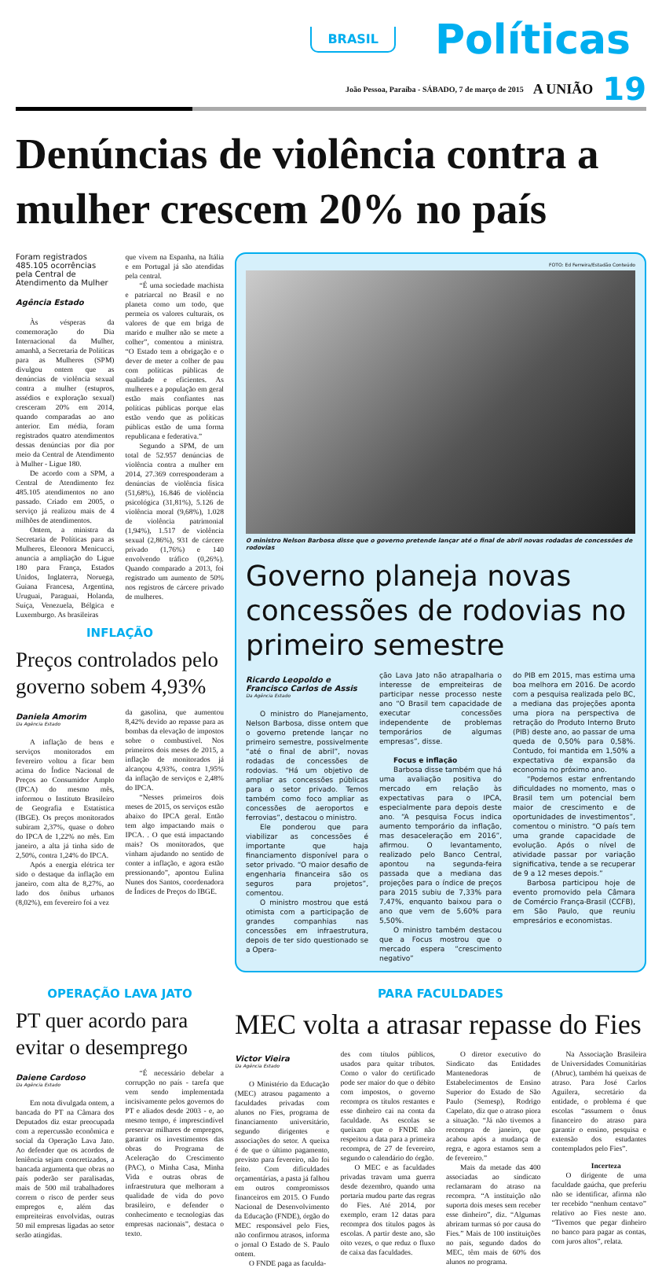BRASIL Políticas
João Pessoa, Paraíba - SÁBADO, 7 de março de 2015 A UNIÃO 19
Denúncias de violência contra a mulher crescem 20% no país
Foram registrados 485.105 ocorrências pela Central de Atendimento da Mulher
Agência Estado
Às vésperas da comemoração do Dia Internacional da Mulher, amanhã, a Secretaria de Políticas para as Mulheres (SPM) divulgou ontem que as denúncias de violência sexual contra a mulher (estupros, assédios e exploração sexual) cresceram 20% em 2014, quando comparadas ao ano anterior. Em média, foram registrados quatro atendimentos dessas denúncias por dia por meio da Central de Atendimento à Mulher - Ligue 180.
De acordo com a SPM, a Central de Atendimento fez 485.105 atendimentos no ano passado. Criado em 2005, o serviço já realizou mais de 4 milhões de atendimentos.
Ontem, a ministra da Secretaria de Políticas para as Mulheres, Eleonora Menicucci, anuncia a ampliação do Ligue 180 para França, Estados Unidos, Inglaterra, Noruega, Guiana Francesa, Argentina, Uruguai, Paraguai, Holanda, Suíça, Venezuela, Bélgica e Luxemburgo. As brasileiras
que vivem na Espanha, na Itália e em Portugal já são atendidas pela central.
“É uma sociedade machista e patriarcal no Brasil e no planeta como um todo, que permeia os valores culturais, os valores de que em briga de marido e mulher não se mete a colher”, comentou a ministra. “O Estado tem a obrigação e o dever de meter a colher de pau com políticas públicas de qualidade e eficientes. As mulheres e a população em geral estão mais confiantes nas políticas públicas porque elas estão vendo que as políticas públicas estão de uma forma republicana e federativa.”
Segundo a SPM, de um total de 52.957 denúncias de violência contra a mulher em 2014, 27.369 corresponderam a denúncias de violência física (51,68%), 16.846 de violência psicológica (31,81%), 5.126 de violência moral (9,68%), 1.028 de violência patrimonial (1,94%), 1.517 de violência sexual (2,86%), 931 de cárcere privado (1,76%) e 140 envolvendo tráfico (0,26%). Quando comparado a 2013, foi registrado um aumento de 50% nos registros de cárcere privado de mulheres.
INFLAÇÃO
Preços controlados pelo governo sobem 4,93%
Daniela Amorim
Da Agência Estado
A inflação de bens e serviços monitorados em fevereiro voltou a ficar bem acima do Índice Nacional de Preços ao Consumidor Amplo (IPCA) do mesmo mês, informou o Instituto Brasileiro de Geografia e Estatística (IBGE). Os preços monitorados subiram 2,37%, quase o dobro do IPCA de 1,22% no mês. Em janeiro, a alta já tinha sido de 2,50%, contra 1,24% do IPCA.
Após a energia elétrica ter sido o destaque da inflação em janeiro, com alta de 8,27%, ao lado dos ônibus urbanos (8,02%), em fevereiro foi a vez
da gasolina, que aumentou 8,42% devido ao repasse para as bombas da elevação de impostos sobre o combustível. Nos primeiros dois meses de 2015, a inflação de monitorados já alcançou 4,93%, contra 1,95% da inflação de serviços e 2,48% do IPCA.
“Nesses primeiros dois meses de 2015, os serviços estão abaixo do IPCA geral. Então tem algo impactando mais o IPCA. . O que está impactando mais? Os monitorados, que vinham ajudando no sentido de conter a inflação, e agora estão pressionando”, apontou Eulina Nunes dos Santos, coordenadora de Índices de Preços do IBGE.
FOTO: Ed Ferreira/Estadão Conteúdo
O ministro Nelson Barbosa disse que o governo pretende lançar até o final de abril novas rodadas de concessões de rodovias
Governo planeja novas concessões de rodovias no primeiro semestre
Ricardo Leopoldo e
Francisco Carlos de Assis
Da Agência Estado
O ministro do Planejamento, Nelson Barbosa, disse ontem que o governo pretende lançar no primeiro semestre, possivelmente “até o final de abril”, novas rodadas de concessões de rodovias. “Há um objetivo de ampliar as concessões públicas para o setor privado. Temos também como foco ampliar as concessões de aeroportos e ferrovias”, destacou o ministro.
Ele ponderou que para viabilizar as concessões é importante que haja financiamento disponível para o setor privado. “O maior desafio de engenharia financeira são os seguros para projetos”, comentou.
O ministro mostrou que está otimista com a participação de grandes companhias nas concessões em infraestrutura, depois de ter sido questionado se a Opera-
ção Lava Jato não atrapalharia o interesse de empreiteiras de participar nesse processo neste ano “O Brasil tem capacidade de executar concessões independente de problemas temporários de algumas empresas”, disse.
Focus e inflação
Barbosa disse também que há uma avaliação positiva do mercado em relação às expectativas para o IPCA, especialmente para depois deste ano. “A pesquisa Focus indica aumento temporário da inflação, mas desaceleração em 2016”, afirmou. O levantamento, realizado pelo Banco Central, apontou na segunda-feira passada que a mediana das projeções para o índice de preços para 2015 subiu de 7,33% para 7,47%, enquanto baixou para o ano que vem de 5,60% para 5,50%.
O ministro também destacou que a Focus mostrou que o mercado espera “crescimento negativo”
do PIB em 2015, mas estima uma boa melhora em 2016. De acordo com a pesquisa realizada pelo BC, a mediana das projeções aponta uma piora na perspectiva de retração do Produto Interno Bruto (PIB) deste ano, ao passar de uma queda de 0,50% para 0,58%. Contudo, foi mantida em 1,50% a expectativa de expansão da economia no próximo ano.
“Podemos estar enfrentando dificuldades no momento, mas o Brasil tem um potencial bem maior de crescimento e de oportunidades de investimentos”, comentou o ministro. “O país tem uma grande capacidade de evolução. Após o nível de atividade passar por variação significativa, tende a se recuperar de 9 a 12 meses depois.”
Barbosa participou hoje de evento promovido pela Câmara de Comércio França-Brasil (CCFB), em São Paulo, que reuniu empresários e economistas.
OPERAÇÃO LAVA JATO
PT quer acordo para evitar o desemprego
Daiene Cardoso
Da Agência Estado
Em nota divulgada ontem, a bancada do PT na Câmara dos Deputados diz estar preocupada com a repercussão econômica e social da Operação Lava Jato. Ao defender que os acordos de leniência sejam concretizados, a bancada argumenta que obras no país poderão ser paralisadas, mais de 500 mil trabalhadores correm o risco de perder seus empregos e, além das empreiteiras envolvidas, outras 50 mil empresas ligadas ao setor serão atingidas.
“É necessário debelar a corrupção no país - tarefa que vem sendo implementada incisivamente pelos governos do PT e aliados desde 2003 - e, ao mesmo tempo, é imprescindível preservar milhares de empregos, garantir os investimentos das obras do Programa de Aceleração do Crescimento (PAC), o Minha Casa, Minha Vida e outras obras de infraestrutura que melhoram a qualidade de vida do povo brasileiro, e defender o conhecimento e tecnologias das empresas nacionais”, destaca o texto.
PARA FACULDADES
MEC volta a atrasar repasse do Fies
Victor Vieira
Da Agência Estado
O Ministério da Educação (MEC) atrasou pagamento a faculdades privadas com alunos no Fies, programa de financiamento universitário, segundo dirigentes e associações do setor. A queixa é de que o último pagamento, previsto para fevereiro, não foi feito. Com dificuldades orçamentárias, a pasta já falhou em outros compromissos financeiros em 2015. O Fundo Nacional de Desenvolvimento da Educação (FNDE), órgão do MEC responsável pelo Fies, não confirmou atrasos, informa o jornal O Estado de S. Paulo ontem.
O FNDE paga as faculda-
des com títulos públicos, usados para quitar tributos. Como o valor do certificado pode ser maior do que o débito com impostos, o governo recompra os títulos restantes e esse dinheiro cai na conta da faculdade. As escolas se queixam que o FNDE não respeitou a data para a primeira recompra, de 27 de fevereiro, segundo o calendário do órgão.
O MEC e as faculdades privadas travam uma guerra desde dezembro, quando uma portaria mudou parte das regras do Fies. Até 2014, por exemplo, eram 12 datas para recompra dos títulos pagos às escolas. A partir deste ano, são oito vezes, o que reduz o fluxo de caixa das faculdades.
O diretor executivo do Sindicato das Entidades Mantenedoras de Estabelecimentos de Ensino Superior do Estado de São Paulo (Semesp), Rodrigo Capelato, diz que o atraso piora a situação. “Já não tivemos a recompra de janeiro, que acabou após a mudança de regra, e agora estamos sem a de fevereiro.”
Mais da metade das 400 associadas ao sindicato reclamaram do atraso na recompra. “A instituição não suporta dois meses sem receber esse dinheiro”, diz. “Algumas abriram turmas só por causa do Fies.” Mais de 100 instituições no país, segundo dados do MEC, têm mais de 60% dos alunos no programa.
Na Associação Brasileira de Universidades Comunitárias (Abruc), também há queixas de atraso. Para José Carlos Aguilera, secretário da entidade, o problema é que escolas “assumem o ônus financeiro do atraso para garantir o ensino, pesquisa e extensão dos estudantes contemplados pelo Fies”.
Incerteza
O dirigente de uma faculdade gaúcha, que preferiu não se identificar, afirma não ter recebido “nenhum centavo” relativo ao Fies neste ano. “Tivemos que pegar dinheiro no banco para pagar as contas, com juros altos”, relata.